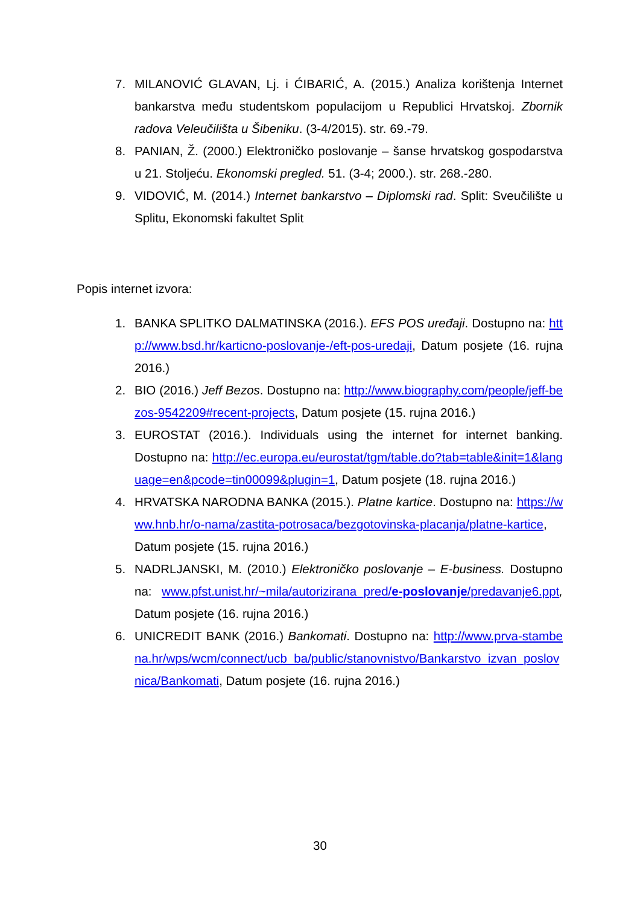7. MILANOVIĆ GLAVAN, Lj. i ĆIBARIĆ, A. (2015.) Analiza korištenja Internet bankarstva među studentskom populacijom u Republici Hrvatskoj. Zbornik radova Veleučilišta u Šibeniku. (3-4/2015). str. 69.-79.
8. PANIAN, Ž. (2000.) Elektroničko poslovanje – šanse hrvatskog gospodarstva u 21. Stoljeću. Ekonomski pregled. 51. (3-4; 2000.). str. 268.-280.
9. VIDOVIĆ, M. (2014.) Internet bankarstvo – Diplomski rad. Split: Sveučilište u Splitu, Ekonomski fakultet Split
Popis internet izvora:
1. BANKA SPLITKO DALMATINSKA (2016.). EFS POS uređaji. Dostupno na: http://www.bsd.hr/karticno-poslovanje-/eft-pos-uredaji, Datum posjete (16. rujna 2016.)
2. BIO (2016.) Jeff Bezos. Dostupno na: http://www.biography.com/people/jeff-bezos-9542209#recent-projects, Datum posjete (15. rujna 2016.)
3. EUROSTAT (2016.). Individuals using the internet for internet banking. Dostupno na: http://ec.europa.eu/eurostat/tgm/table.do?tab=table&init=1&language=en&pcode=tin00099&plugin=1, Datum posjete (18. rujna 2016.)
4. HRVATSKA NARODNA BANKA (2015.). Platne kartice. Dostupno na: https://www.hnb.hr/o-nama/zastita-potrosaca/bezgotovinska-placanja/platne-kartice, Datum posjete (15. rujna 2016.)
5. NADRLJANSKI, M. (2010.) Elektroničko poslovanje – E-business. Dostupno na: www.pfst.unist.hr/~mila/autorizirana_pred/e-poslovanje/predavanje6.ppt, Datum posjete (16. rujna 2016.)
6. UNICREDIT BANK (2016.) Bankomati. Dostupno na: http://www.prva-stambena.hr/wps/wcm/connect/ucb_ba/public/stanovnistvo/Bankarstvo_izvan_poslovnica/Bankomati, Datum posjete (16. rujna 2016.)
30